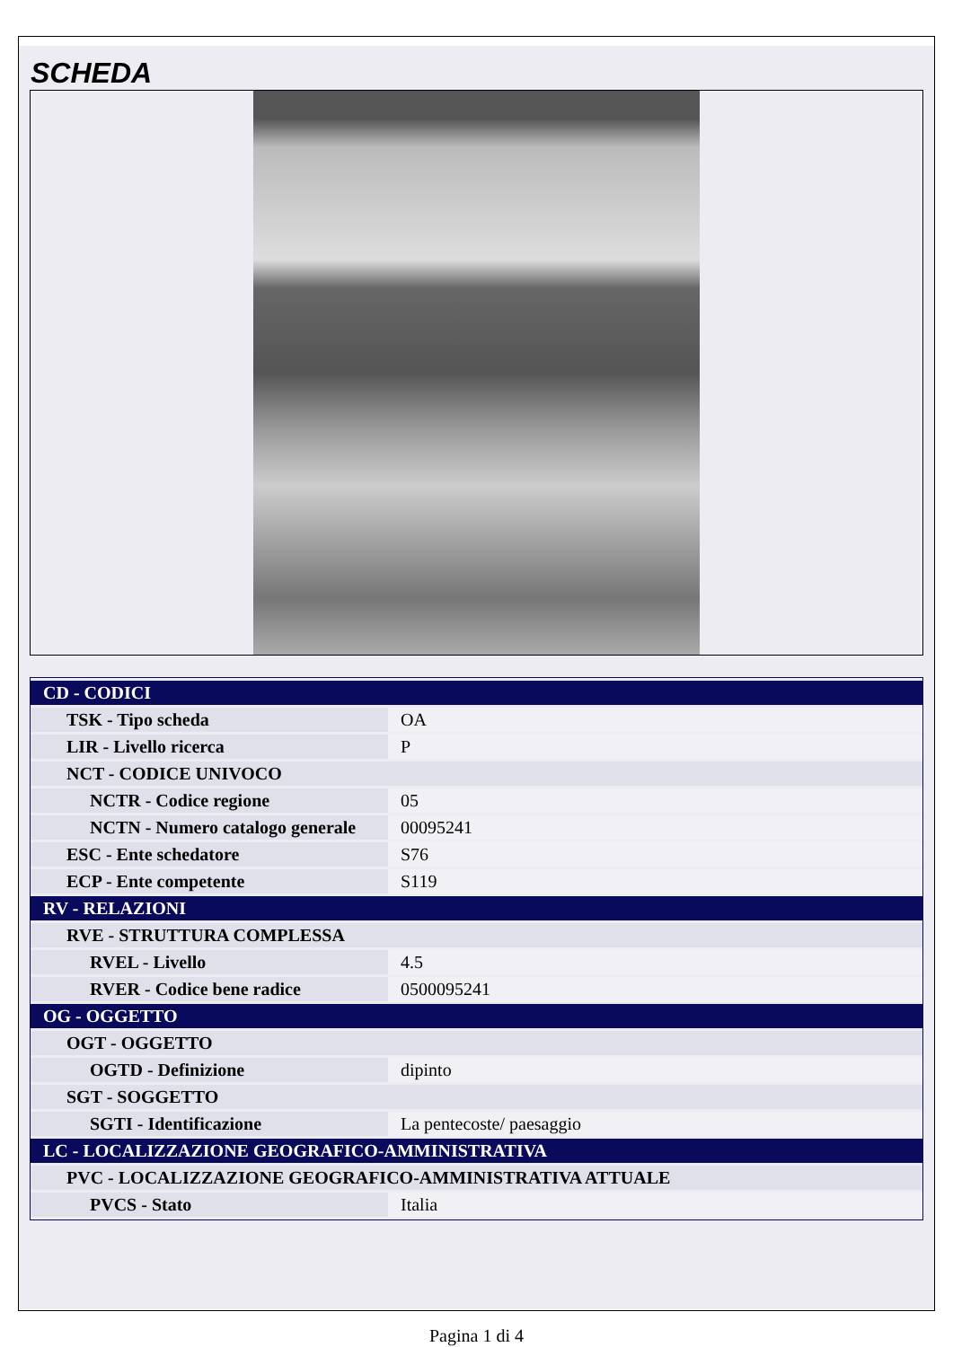SCHEDA
| CD - CODICI | |
| TSK - Tipo scheda | OA |
| LIR - Livello ricerca | P |
| NCT - CODICE UNIVOCO | |
| NCTR - Codice regione | 05 |
| NCTN - Numero catalogo generale | 00095241 |
| ESC - Ente schedatore | S76 |
| ECP - Ente competente | S119 |
| RV - RELAZIONI | |
| RVE - STRUTTURA COMPLESSA | |
| RVEL - Livello | 4.5 |
| RVER - Codice bene radice | 0500095241 |
| OG - OGGETTO | |
| OGT - OGGETTO | |
| OGTD - Definizione | dipinto |
| SGT - SOGGETTO | |
| SGTI - Identificazione | La pentecoste/ paesaggio |
| LC - LOCALIZZAZIONE GEOGRAFICO-AMMINISTRATIVA | |
| PVC - LOCALIZZAZIONE GEOGRAFICO-AMMINISTRATIVA ATTUALE | |
| PVCS - Stato | Italia |
Pagina 1 di 4